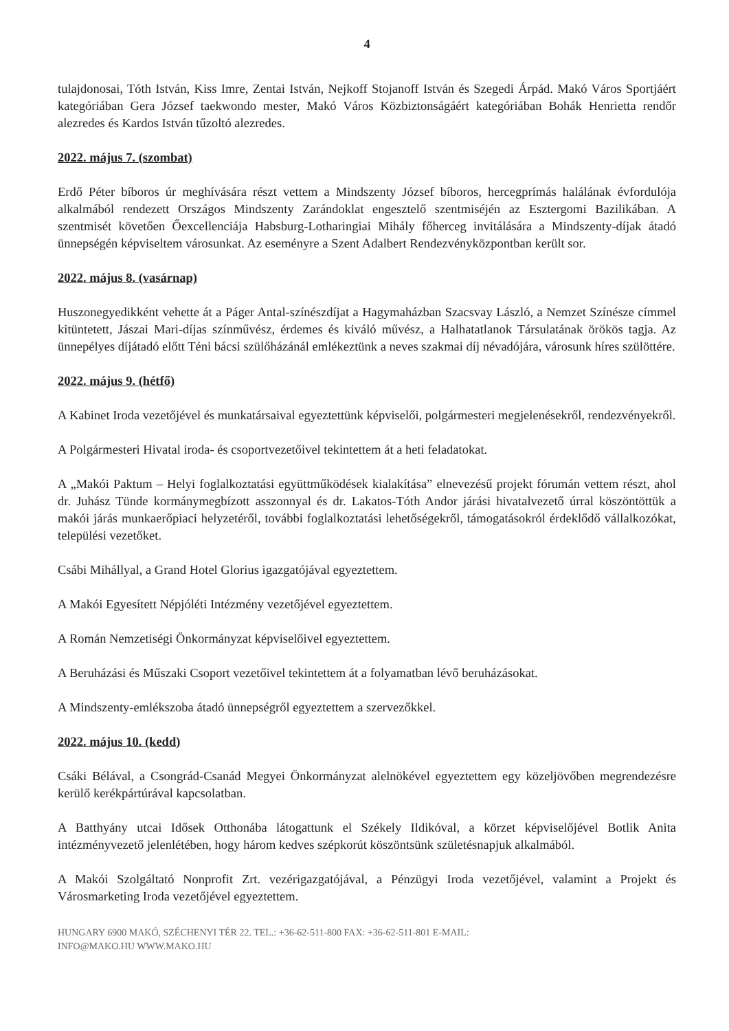4
tulajdonosai, Tóth István, Kiss Imre, Zentai István, Nejkoff Stojanoff István és Szegedi Árpád. Makó Város Sportjáért kategóriában Gera József taekwondo mester, Makó Város Közbiztonságáért kategóriában Bohák Henrietta rendőr alezredes és Kardos István tűzoltó alezredes.
2022. május 7. (szombat)
Erdő Péter bíboros úr meghívására részt vettem a Mindszenty József bíboros, hercegprímás halálának évfordulója alkalmából rendezett Országos Mindszenty Zarándoklat engesztelő szentmiséjén az Esztergomi Bazilikában. A szentmisét követően Őexcellenciája Habsburg-Lotharingiai Mihály főherceg invitálására a Mindszenty-díjak átadó ünnepségén képviseltem városunkat. Az eseményre a Szent Adalbert Rendezvényközpontban került sor.
2022. május 8. (vasárnap)
Huszonegyedikként vehette át a Páger Antal-színészdíjat a Hagymaházban Szacsvay László, a Nemzet Színésze címmel kitüntetett, Jászai Mari-díjas színművész, érdemes és kiváló művész, a Halhatatlanok Társulatának örökös tagja. Az ünnepélyes díjátadó előtt Téni bácsi szülőházánál emlékeztünk a neves szakmai díj névadójára, városunk híres szülöttére.
2022. május 9. (hétfő)
A Kabinet Iroda vezetőjével és munkatársaival egyeztettünk képviselői, polgármesteri megjelenésekről, rendezvényekről.
A Polgármesteri Hivatal iroda- és csoportvezetőivel tekintettem át a heti feladatokat.
A „Makói Paktum – Helyi foglalkoztatási együttműködések kialakítása” elnevezésű projekt fórumán vettem részt, ahol dr. Juhász Tünde kormánymegbízott asszonnyal és dr. Lakatos-Tóth Andor járási hivatalvezető úrral köszöntöttük a makói járás munkaerőpiaci helyzetéről, további foglalkoztatási lehetőségekről, támogatásokról érdeklődő vállalkozókat, települési vezetőket.
Csábi Mihállyal, a Grand Hotel Glorius igazgatójával egyeztettem.
A Makói Egyesített Népjóléti Intézmény vezetőjével egyeztettem.
A Román Nemzetiségi Önkormányzat képviselőivel egyeztettem.
A Beruházási és Műszaki Csoport vezetőivel tekintettem át a folyamatban lévő beruházásokat.
A Mindszenty-emlékszoba átadó ünnepségről egyeztettem a szervezőkkel.
2022. május 10. (kedd)
Csáki Bélával, a Csongrád-Csanád Megyei Önkormányzat alelnökével egyeztettem egy közeljövőben megrendezésre kerülő kerékpártúrával kapcsolatban.
A Batthyány utcai Idősek Otthonába látogattunk el Székely Ildikóval, a körzet képviselőjével Botlik Anita intézményvezető jelenlétében, hogy három kedves szépkorút köszöntsünk születésnapjuk alkalmából.
A Makói Szolgáltató Nonprofit Zrt. vezérigazgatójával, a Pénzügyi Iroda vezetőjével, valamint a Projekt és Városmarketing Iroda vezetőjével egyeztettem.
HUNGARY 6900 MAKÓ, SZÉCHENYI TÉR 22. TEL.: +36-62-511-800 FAX: +36-62-511-801 E-MAIL:
INFO@MAKO.HU WWW.MAKO.HU